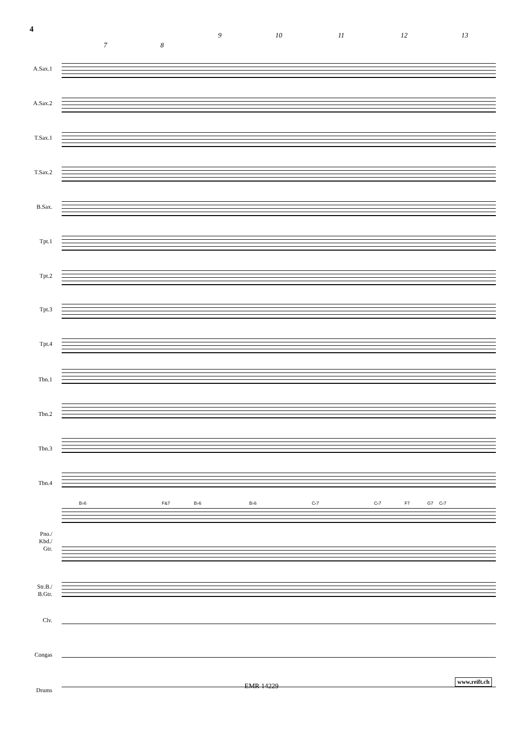4
7 8
9 10 11 12 13
A.Sax.1 A.Sax.2 T.Sax.1 T.Sax.2 B.Sax. Tpt.1 Tpt.2 Tpt.3 Tpt.4 Tbn.1 Tbn.2 Tbn.3 Tbn.4
B♭6 F&7 B♭6 B♭6 C‹7 C‹7 F7 G7 C‹7
Pno./
Kbd./
Gtr.
Str.B./
B.Gtr.
Clv. Congas Drums
EMR 14229
www.reift.ch